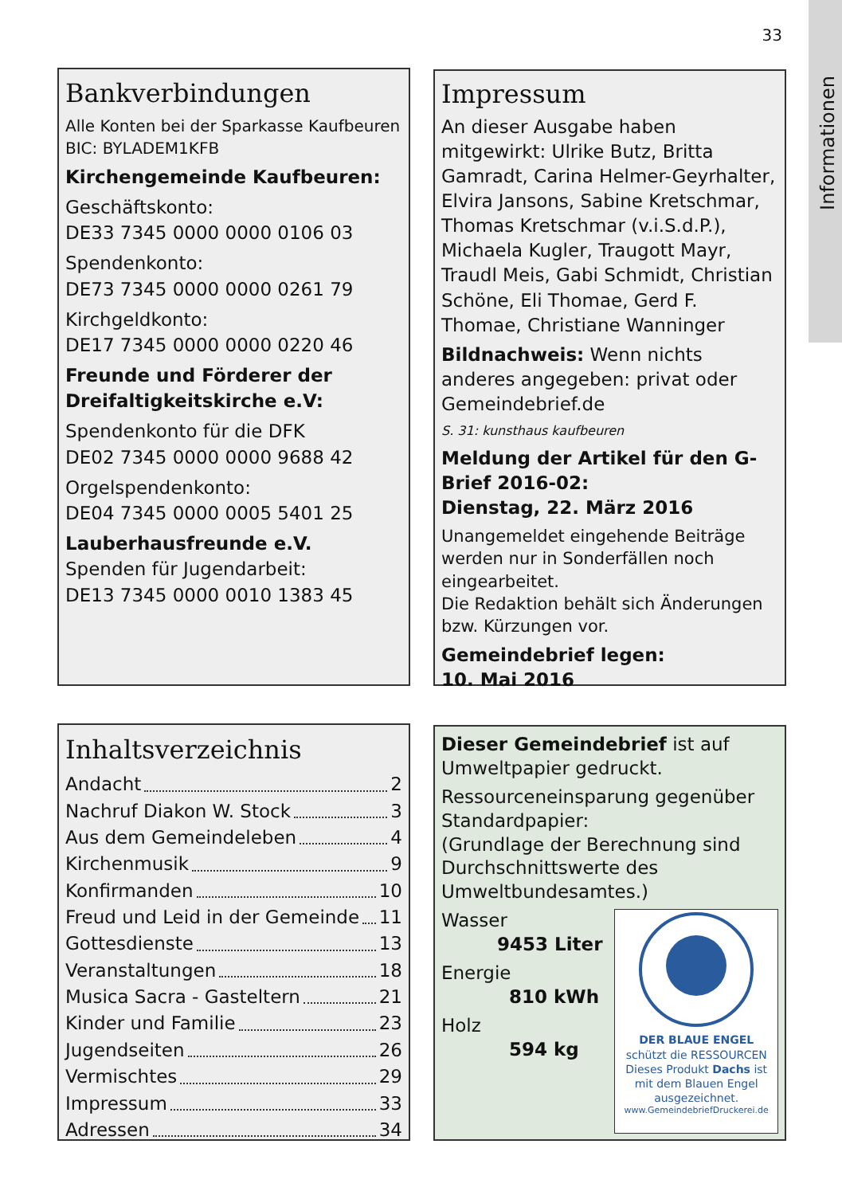Informationen
33
Bankverbindungen
Alle Konten bei der Sparkasse Kaufbeuren
BIC: BYLADEM1KFB
Kirchengemeinde Kaufbeuren:
Geschäftskonto:
DE33 7345 0000 0000 0106 03
Spendenkonto:
DE73 7345 0000 0000 0261 79
Kirchgeldkonto:
DE17 7345 0000 0000 0220 46
Freunde und Förderer der Dreifaltigkeitskirche e.V:
Spendenkonto für die DFK
DE02 7345 0000 0000 9688 42
Orgelspendenkonto:
DE04 7345 0000 0005 5401 25
Lauberhausfreunde e.V.
Spenden für Jugendarbeit:
DE13 7345 0000 0010 1383 45
Impressum
An dieser Ausgabe haben mitgewirkt: Ulrike Butz, Britta Gamradt, Carina Helmer-Geyrhalter, Elvira Jansons, Sabine Kretschmar, Thomas Kretschmar (v.i.S.d.P.), Michaela Kugler, Traugott Mayr, Traudl Meis, Gabi Schmidt, Christian Schöne, Eli Thomae, Gerd F. Thomae, Christiane Wanninger
Bildnachweis: Wenn nichts anderes angegeben: privat oder Gemeindebrief.de
S. 31: kunsthaus kaufbeuren
Meldung der Artikel für den G-Brief 2016-02:
Dienstag, 22. März 2016
Unangemeldet eingehende Beiträge werden nur in Sonderfällen noch eingearbeitet.
Die Redaktion behält sich Änderungen bzw. Kürzungen vor.
Gemeindebrief legen:
10. Mai 2016
Inhaltsverzeichnis
Andacht 2
Nachruf Diakon W. Stock 3
Aus dem Gemeindeleben 4
Kirchenmusik 9
Konfirmanden 10
Freud und Leid in der Gemeinde 11
Gottesdienste 13
Veranstaltungen 18
Musica Sacra - Gasteltern 21
Kinder und Familie 23
Jugendseiten 26
Vermischtes 29
Impressum 33
Adressen 34
Dieser Gemeindebrief ist auf Umweltpapier gedruckt.
Ressourceneinsparung gegenüber Standardpapier:
(Grundlage der Berechnung sind Durchschnittswerte des Umweltbundesamtes.)
Wasser
9453 Liter
Energie
810 kWh
Holz
594 kg
DER BLAUE ENGEL
schützt die RESSOURCEN
Dieses Produkt Dachs ist mit dem Blauen Engel ausgezeichnet.
www.GemeindebriefDruckerei.de